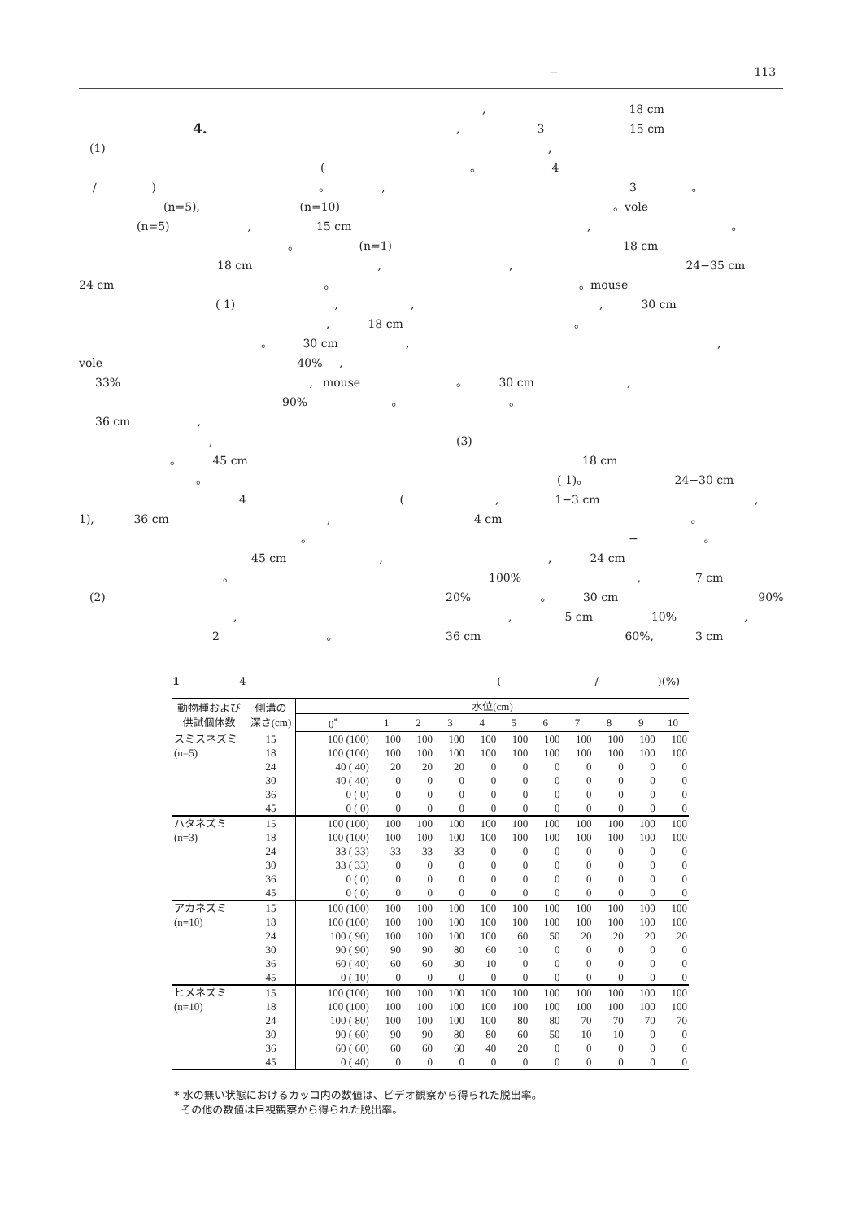− 113
4.
(1)
(
/ ) 。 ,
(n=5), (n=10)
(n=5) , 15 cm
。 (n=1)
18 cm ,
24 cm 。
( 1) , ,
, 18 cm
。 30 cm ,
vole 40% ,
33% , mouse
90% 。
36 cm ,
,
。 45 cm
。
4 (
1), 36 cm ,
。
45 cm ,
。
(2)
,
2 。
, 18 cm
, 3 15 cm
,
。 4
3 。
。vole
, 。
18 cm
, 24−35 cm
。mouse
, 30 cm
。
,
。 30 cm ,
。
(3)
18 cm
( 1)。 24−30 cm
, 1−3 cm ,
4 cm 。
− 。
, 24 cm
100% , 7 cm
20% 。 30 cm 90%
, 5 cm 10% ,
36 cm 60%, 3 cm
1 4 ( / )(%)
| 動物種および 供試個体数 | 側溝の 深さ(cm) | 水位(cm) | | | | | | | | | | |
| --- | --- | --- | --- | --- | --- | --- | --- | --- | --- | --- | --- | --- |
| | | 0<sup>*</sup> | 1 | 2 | 3 | 4 | 5 | 6 | 7 | 8 | 9 | 10 |
| スミスネズミ | 15 | 100 (100) | 100 | 100 | 100 | 100 | 100 | 100 | 100 | 100 | 100 | 100 |
| (n=5) | 18 | 100 (100) | 100 | 100 | 100 | 100 | 100 | 100 | 100 | 100 | 100 | 100 |
| | 24 | 40 ( 40) | 20 | 20 | 20 | 0 | 0 | 0 | 0 | 0 | 0 | 0 |
| | 30 | 40 ( 40) | 0 | 0 | 0 | 0 | 0 | 0 | 0 | 0 | 0 | 0 |
| | 36 | 0 ( 0) | 0 | 0 | 0 | 0 | 0 | 0 | 0 | 0 | 0 | 0 |
| | 45 | 0 ( 0) | 0 | 0 | 0 | 0 | 0 | 0 | 0 | 0 | 0 | 0 |
| ハタネズミ | 15 | 100 (100) | 100 | 100 | 100 | 100 | 100 | 100 | 100 | 100 | 100 | 100 |
| (n=3) | 18 | 100 (100) | 100 | 100 | 100 | 100 | 100 | 100 | 100 | 100 | 100 | 100 |
| | 24 | 33 ( 33) | 33 | 33 | 33 | 0 | 0 | 0 | 0 | 0 | 0 | 0 |
| | 30 | 33 ( 33) | 0 | 0 | 0 | 0 | 0 | 0 | 0 | 0 | 0 | 0 |
| | 36 | 0 ( 0) | 0 | 0 | 0 | 0 | 0 | 0 | 0 | 0 | 0 | 0 |
| | 45 | 0 ( 0) | 0 | 0 | 0 | 0 | 0 | 0 | 0 | 0 | 0 | 0 |
| アカネズミ | 15 | 100 (100) | 100 | 100 | 100 | 100 | 100 | 100 | 100 | 100 | 100 | 100 |
| (n=10) | 18 | 100 (100) | 100 | 100 | 100 | 100 | 100 | 100 | 100 | 100 | 100 | 100 |
| | 24 | 100 ( 90) | 100 | 100 | 100 | 100 | 60 | 50 | 20 | 20 | 20 | 20 |
| | 30 | 90 ( 90) | 90 | 90 | 80 | 60 | 10 | 0 | 0 | 0 | 0 | 0 |
| | 36 | 60 ( 40) | 60 | 60 | 30 | 10 | 0 | 0 | 0 | 0 | 0 | 0 |
| | 45 | 0 ( 10) | 0 | 0 | 0 | 0 | 0 | 0 | 0 | 0 | 0 | 0 |
| ヒメネズミ | 15 | 100 (100) | 100 | 100 | 100 | 100 | 100 | 100 | 100 | 100 | 100 | 100 |
| (n=10) | 18 | 100 (100) | 100 | 100 | 100 | 100 | 100 | 100 | 100 | 100 | 100 | 100 |
| | 24 | 100 ( 80) | 100 | 100 | 100 | 100 | 80 | 80 | 70 | 70 | 70 | 70 |
| | 30 | 90 ( 60) | 90 | 90 | 80 | 80 | 60 | 50 | 10 | 10 | 0 | 0 |
| | 36 | 60 ( 60) | 60 | 60 | 60 | 40 | 20 | 0 | 0 | 0 | 0 | 0 |
| | 45 | 0 ( 40) | 0 | 0 | 0 | 0 | 0 | 0 | 0 | 0 | 0 | 0 |
* 水の無い状態におけるカッコ内の数値は、ビデオ観察から得られた脱出率。
その他の数値は目視観察から得られた脱出率。